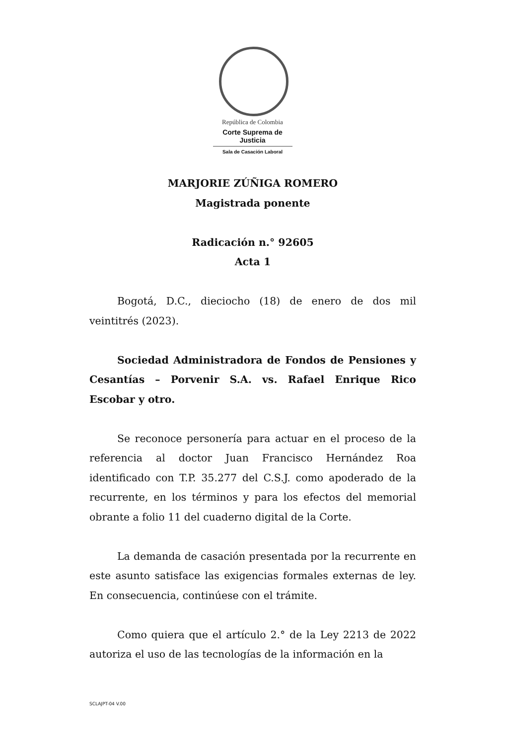República de Colombia
Corte Suprema de Justicia
Sala de Casación Laboral
MARJORIE ZÚÑIGA ROMERO
Magistrada ponente
Radicación n.° 92605
Acta 1
Bogotá, D.C., dieciocho (18) de enero de dos mil veintitrés (2023).
Sociedad Administradora de Fondos de Pensiones y Cesantías – Porvenir S.A. vs. Rafael Enrique Rico Escobar y otro.
Se reconoce personería para actuar en el proceso de la referencia al doctor Juan Francisco Hernández Roa identificado con T.P. 35.277 del C.S.J. como apoderado de la recurrente, en los términos y para los efectos del memorial obrante a folio 11 del cuaderno digital de la Corte.
La demanda de casación presentada por la recurrente en este asunto satisface las exigencias formales externas de ley. En consecuencia, continúese con el trámite.
Como quiera que el artículo 2.° de la Ley 2213 de 2022 autoriza el uso de las tecnologías de la información en la
SCLAJPT-04 V.00